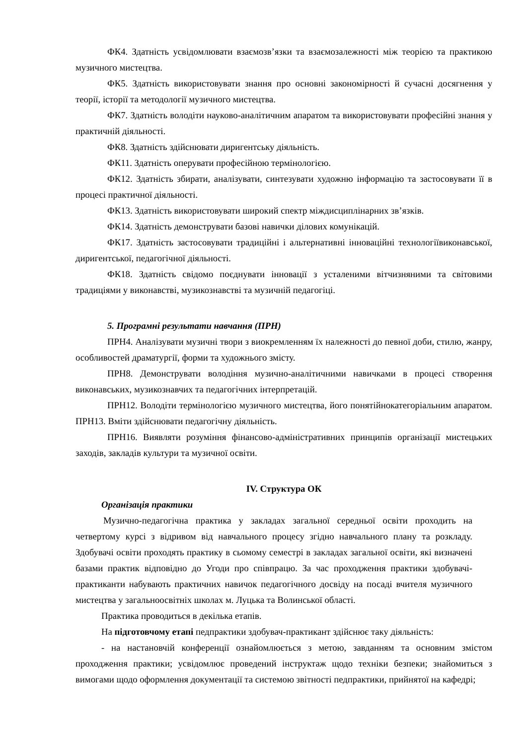ФК4. Здатність усвідомлювати взаємозв’язки та взаємозалежності між теорією та практикою музичного мистецтва.
ФК5. Здатність використовувати знання про основні закономірності й сучасні досягнення у теорії, історії та методології музичного мистецтва.
ФК7. Здатність володіти науково-аналітичним апаратом та використовувати професійні знання у практичній діяльності.
ФК8. Здатність здійснювати диригентську діяльність.
ФК11. Здатність оперувати професійною термінологією.
ФК12. Здатність збирати, аналізувати, синтезувати художню інформацію та застосовувати її в процесі практичної діяльності.
ФК13. Здатність використовувати широкий спектр міждисциплінарних зв’язків.
ФК14. Здатність демонструвати базові навички ділових комунікацій.
ФК17. Здатність застосовувати традиційні і альтернативні інноваційні технологіївиконавської, диригентської, педагогічної діяльності.
ФК18. Здатність свідомо поєднувати інновації з усталеними вітчизняними та світовими традиціями у виконавстві, музикознавстві та музичній педагогіці.
5. Програмні результати навчання (ПРН)
ПРН4. Аналізувати музичні твори з виокремленням їх належності до певної доби, стилю, жанру, особливостей драматургії, форми та художнього змісту.
ПРН8. Демонструвати володіння музично-аналітичними навичками в процесі створення виконавських, музикознавчих та педагогічних інтерпретацій.
ПРН12. Володіти термінологією музичного мистецтва, його понятійнокатегоріальним апаратом. ПРН13. Вміти здійснювати педагогічну діяльність.
ПРН16. Виявляти розуміння фінансово-адміністративних принципів організації мистецьких заходів, закладів культури та музичної освіти.
IV. Структура ОК
Організація практики
Музично-педагогічна практика у закладах загальної середньої освіти проходить на четвертому курсі з відривом від навчального процесу згідно навчального плану та розкладу. Здобувачі освіти проходять практику в сьомому семестрі в закладах загальної освіти, які визначені базами практик відповідно до Угоди про співпрацю. За час проходження практики здобувачі-практиканти набувають практичних навичок педагогічного досвіду на посаді вчителя музичного мистецтва у загальноосвітніх школах м. Луцька та Волинської області.
Практика проводиться в декілька етапів.
На підготовчому етапі педпрактики здобувач-практикант здійснює таку діяльність:
- на настановчій конференції ознайомлюється з метою, завданням та основним змістом проходження практики; усвідомлює проведений інструктаж щодо техніки безпеки; знайомиться з вимогами щодо оформлення документації та системою звітності педпрактики, прийнятої на кафедрі;